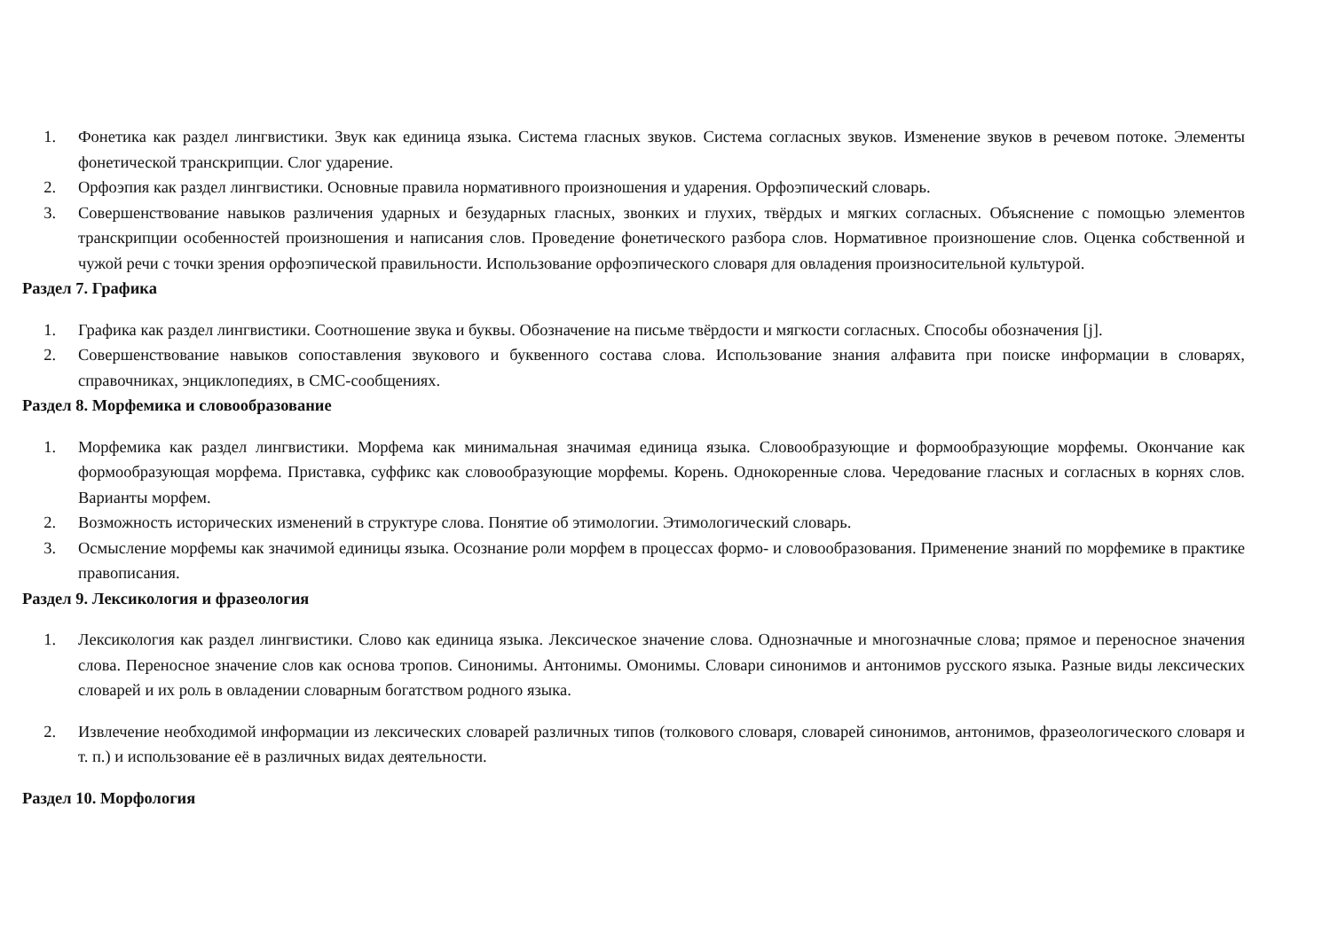1. Фонетика как раздел лингвистики. Звук как единица языка. Система гласных звуков. Система согласных звуков. Изменение звуков в речевом потоке. Элементы фонетической транскрипции. Слог ударение.
2. Орфоэпия как раздел лингвистики. Основные правила нормативного произношения и ударения. Орфоэпический словарь.
3. Совершенствование навыков различения ударных и безударных гласных, звонких и глухих, твёрдых и мягких согласных. Объяснение с помощью элементов транскрипции особенностей произношения и написания слов. Проведение фонетического разбора слов. Нормативное произношение слов. Оценка собственной и чужой речи с точки зрения орфоэпической правильности. Использование орфоэпического словаря для овладения произносительной культурой.
Раздел 7. Графика
1. Графика как раздел лингвистики. Соотношение звука и буквы. Обозначение на письме твёрдости и мягкости согласных. Способы обозначения [j].
2. Совершенствование навыков сопоставления звукового и буквенного состава слова. Использование знания алфавита при поиске информации в словарях, справочниках, энциклопедиях, в СМС-сообщениях.
Раздел 8. Морфемика и словообразование
1. Морфемика как раздел лингвистики. Морфема как минимальная значимая единица языка. Словообразующие и формообразующие морфемы. Окончание как формообразующая морфема. Приставка, суффикс как словообразующие морфемы. Корень. Однокоренные слова. Чередование гласных и согласных в корнях слов. Варианты морфем.
2. Возможность исторических изменений в структуре слова. Понятие об этимологии. Этимологический словарь.
3. Осмысление морфемы как значимой единицы языка. Осознание роли морфем в процессах формо- и словообразования. Применение знаний по морфемике в практике правописания.
Раздел 9. Лексикология и фразеология
1. Лексикология как раздел лингвистики. Слово как единица языка. Лексическое значение слова. Однозначные и многозначные слова; прямое и переносное значения слова. Переносное значение слов как основа тропов. Синонимы. Антонимы. Омонимы. Словари синонимов и антонимов русского языка. Разные виды лексических словарей и их роль в овладении словарным богатством родного языка.
2. Извлечение необходимой информации из лексических словарей различных типов (толкового словаря, словарей синонимов, антонимов, фразеологического словаря и т. п.) и использование её в различных видах деятельности.
Раздел 10. Морфология